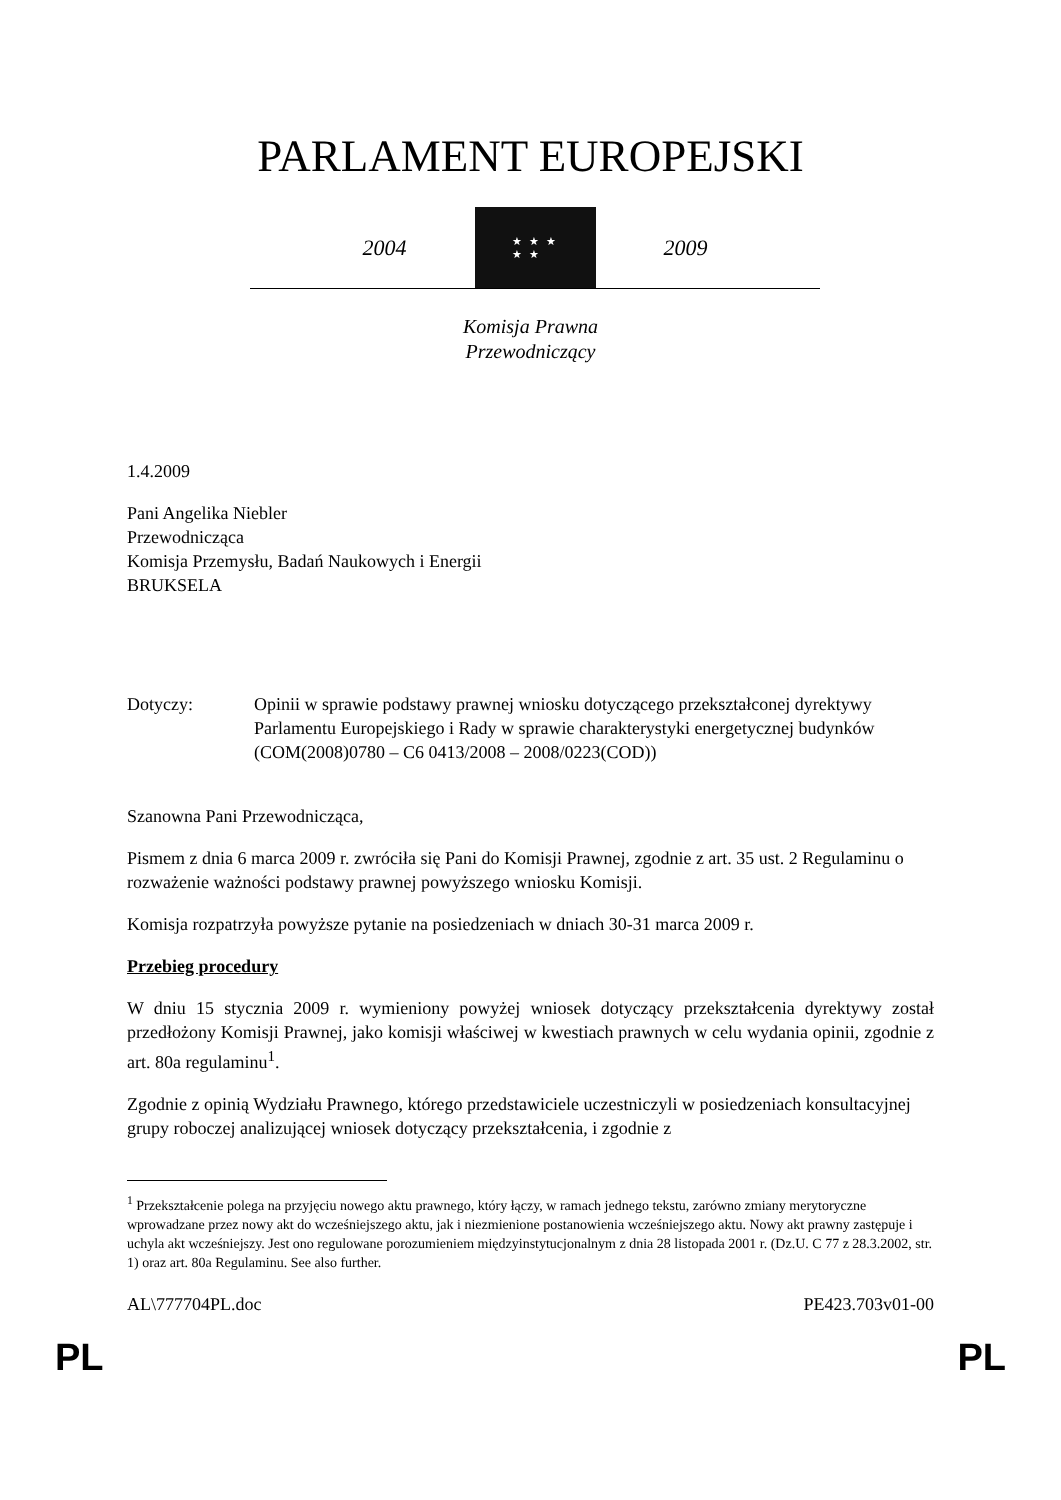PARLAMENT EUROPEJSKI
2004
★ ★ ★
★ ★
2009
Komisja Prawna
Przewodniczący
1.4.2009
Pani Angelika Niebler
Przewodnicząca
Komisja Przemysłu, Badań Naukowych i Energii
BRUKSELA
Dotyczy: Opinii w sprawie podstawy prawnej wniosku dotyczącego przekształconej dyrektywy Parlamentu Europejskiego i Rady w sprawie charakterystyki energetycznej budynków (COM(2008)0780 – C6 0413/2008 – 2008/0223(COD))
Szanowna Pani Przewodnicząca,
Pismem z dnia 6 marca 2009 r. zwróciła się Pani do Komisji Prawnej, zgodnie z art. 35 ust. 2 Regulaminu o rozważenie ważności podstawy prawnej powyższego wniosku Komisji.
Komisja rozpatrzyła powyższe pytanie na posiedzeniach w dniach 30-31 marca 2009 r.
Przebieg procedury
W dniu 15 stycznia 2009 r. wymieniony powyżej wniosek dotyczący przekształcenia dyrektywy został przedłożony Komisji Prawnej, jako komisji właściwej w kwestiach prawnych w celu wydania opinii, zgodnie z art. 80a regulaminu<sup>1</sup>.
Zgodnie z opinią Wydziału Prawnego, którego przedstawiciele uczestniczyli w posiedzeniach konsultacyjnej grupy roboczej analizującej wniosek dotyczący przekształcenia, i zgodnie z
<sup>1</sup> Przekształcenie polega na przyjęciu nowego aktu prawnego, który łączy, w ramach jednego tekstu, zarówno zmiany merytoryczne wprowadzane przez nowy akt do wcześniejszego aktu, jak i niezmienione postanowienia wcześniejszego aktu. Nowy akt prawny zastępuje i uchyla akt wcześniejszy. Jest ono regulowane porozumieniem międzyinstytucjonalnym z dnia 28 listopada 2001 r. (Dz.U. C 77 z 28.3.2002, str. 1) oraz art. 80a Regulaminu. See also further.
AL\777704PL.doc PE423.703v01-00
PL PL